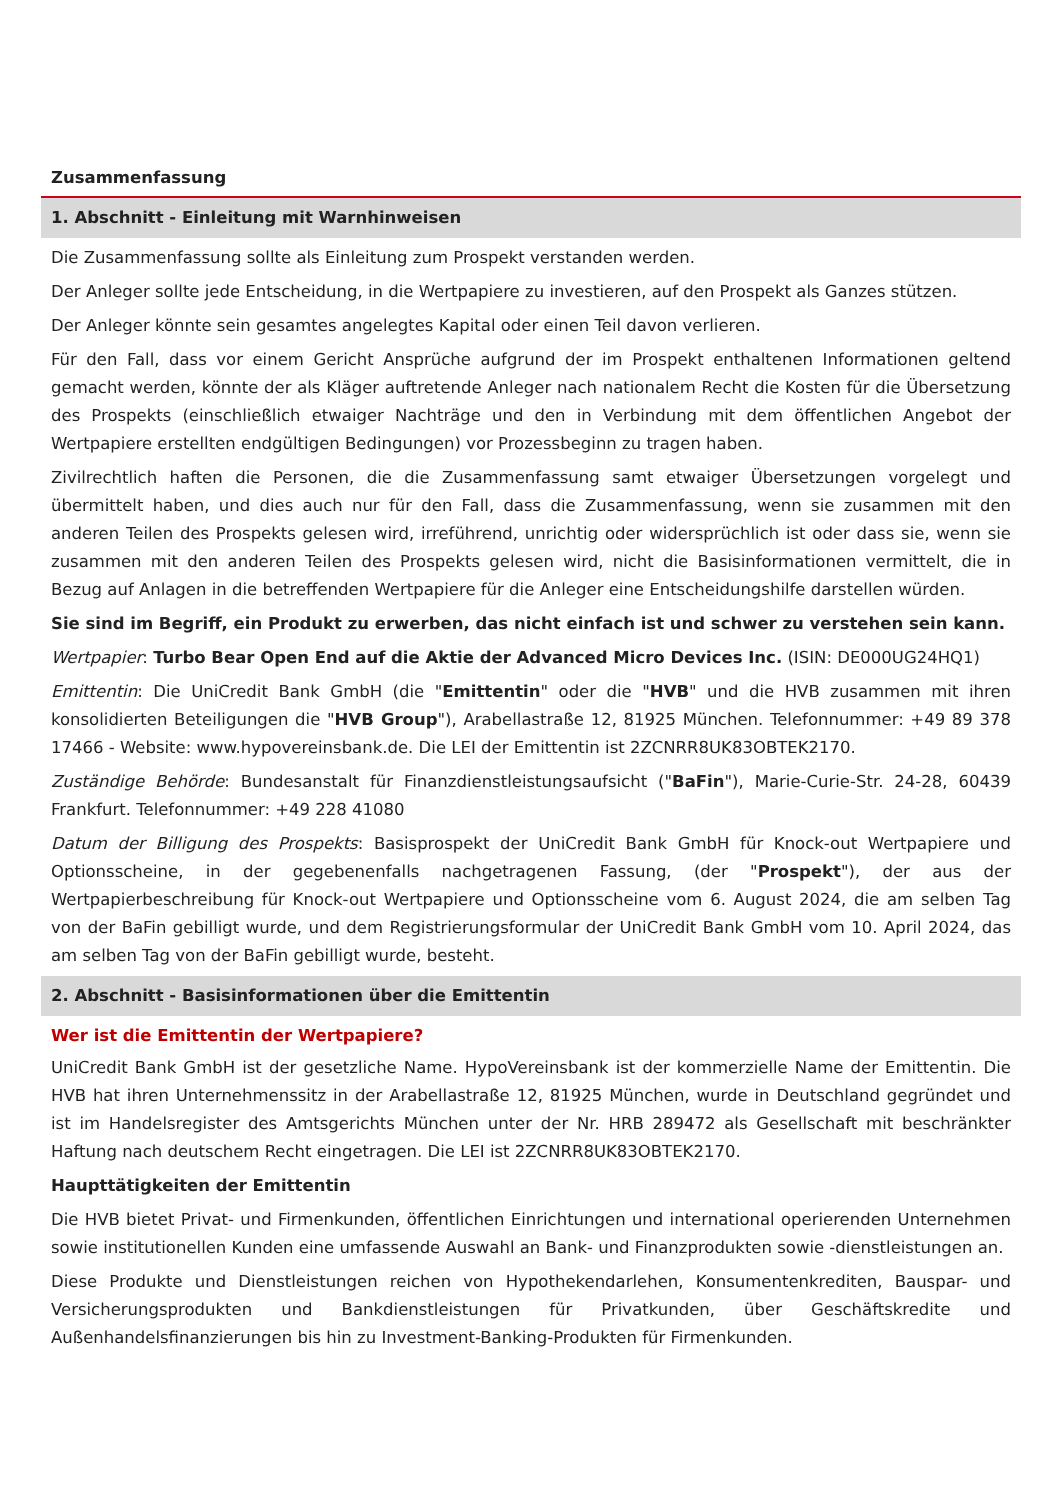Zusammenfassung
1. Abschnitt - Einleitung mit Warnhinweisen
Die Zusammenfassung sollte als Einleitung zum Prospekt verstanden werden.
Der Anleger sollte jede Entscheidung, in die Wertpapiere zu investieren, auf den Prospekt als Ganzes stützen.
Der Anleger könnte sein gesamtes angelegtes Kapital oder einen Teil davon verlieren.
Für den Fall, dass vor einem Gericht Ansprüche aufgrund der im Prospekt enthaltenen Informationen geltend gemacht werden, könnte der als Kläger auftretende Anleger nach nationalem Recht die Kosten für die Übersetzung des Prospekts (einschließlich etwaiger Nachträge und den in Verbindung mit dem öffentlichen Angebot der Wertpapiere erstellten endgültigen Bedingungen) vor Prozessbeginn zu tragen haben.
Zivilrechtlich haften die Personen, die die Zusammenfassung samt etwaiger Übersetzungen vorgelegt und übermittelt haben, und dies auch nur für den Fall, dass die Zusammenfassung, wenn sie zusammen mit den anderen Teilen des Prospekts gelesen wird, irreführend, unrichtig oder widersprüchlich ist oder dass sie, wenn sie zusammen mit den anderen Teilen des Prospekts gelesen wird, nicht die Basisinformationen vermittelt, die in Bezug auf Anlagen in die betreffenden Wertpapiere für die Anleger eine Entscheidungshilfe darstellen würden.
Sie sind im Begriff, ein Produkt zu erwerben, das nicht einfach ist und schwer zu verstehen sein kann.
Wertpapier: Turbo Bear Open End auf die Aktie der Advanced Micro Devices Inc. (ISIN: DE000UG24HQ1)
Emittentin: Die UniCredit Bank GmbH (die "Emittentin" oder die "HVB" und die HVB zusammen mit ihren konsolidierten Beteiligungen die "HVB Group"), Arabellastraße 12, 81925 München. Telefonnummer: +49 89 378 17466 - Website: www.hypovereinsbank.de. Die LEI der Emittentin ist 2ZCNRR8UK83OBTEK2170.
Zuständige Behörde: Bundesanstalt für Finanzdienstleistungsaufsicht ("BaFin"), Marie-Curie-Str. 24-28, 60439 Frankfurt. Telefonnummer: +49 228 41080
Datum der Billigung des Prospekts: Basisprospekt der UniCredit Bank GmbH für Knock-out Wertpapiere und Optionsscheine, in der gegebenenfalls nachgetragenen Fassung, (der "Prospekt"), der aus der Wertpapierbeschreibung für Knock-out Wertpapiere und Optionsscheine vom 6. August 2024, die am selben Tag von der BaFin gebilligt wurde, und dem Registrierungsformular der UniCredit Bank GmbH vom 10. April 2024, das am selben Tag von der BaFin gebilligt wurde, besteht.
2. Abschnitt - Basisinformationen über die Emittentin
Wer ist die Emittentin der Wertpapiere?
UniCredit Bank GmbH ist der gesetzliche Name. HypoVereinsbank ist der kommerzielle Name der Emittentin. Die HVB hat ihren Unternehmenssitz in der Arabellastraße 12, 81925 München, wurde in Deutschland gegründet und ist im Handelsregister des Amtsgerichts München unter der Nr. HRB 289472 als Gesellschaft mit beschränkter Haftung nach deutschem Recht eingetragen. Die LEI ist 2ZCNRR8UK83OBTEK2170.
Haupttätigkeiten der Emittentin
Die HVB bietet Privat- und Firmenkunden, öffentlichen Einrichtungen und international operierenden Unternehmen sowie institutionellen Kunden eine umfassende Auswahl an Bank- und Finanzprodukten sowie -dienstleistungen an.
Diese Produkte und Dienstleistungen reichen von Hypothekendarlehen, Konsumentenkrediten, Bauspar- und Versicherungsprodukten und Bankdienstleistungen für Privatkunden, über Geschäftskredite und Außenhandelsfinanzierungen bis hin zu Investment-Banking-Produkten für Firmenkunden.